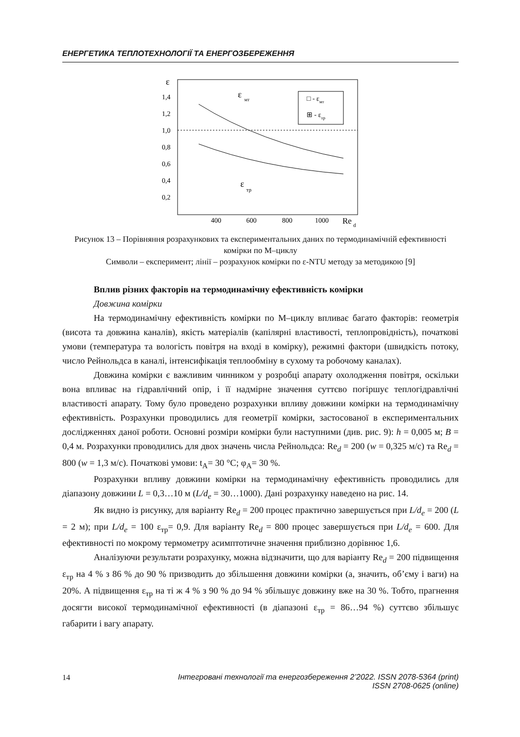ЕНЕРГЕТИКА ТЕПЛОТЕХНОЛОГІЇ ТА ЕНЕРГОЗБЕРЕЖЕННЯ
ε
1,4
1,2
1,0
0,8
0,6
0,4
0,2
400
600
800
1000
Re
d
ε
мт
ε
тр
□ - εмт
⊞ - εтр
Рисунок 13 – Порівняння розрахункових та експериментальних даних по термодинамічній ефективності комірки по М–циклу
Символи – експеримент; лінії – розрахунок комірки по ε-NTU методу за методикою [9]
Вплив різних факторів на термодинамічну ефективність комірки
Довжина комірки
На термодинамічну ефективність комірки по М–циклу впливає багато факторів: геометрія (висота та довжина каналів), якість матеріалів (капілярні властивості, теплопровідність), початкові умови (температура та вологість повітря на вході в комірку), режимні фактори (швидкість потоку, число Рейнольдса в каналі, інтенсифікація теплообміну в сухому та робочому каналах).
Довжина комірки є важливим чинником у розробці апарату охолодження повітря, оскільки вона впливає на гідравлічний опір, і її надмірне значення суттєво погіршує теплогідравлічні властивості апарату. Тому було проведено розрахунки впливу довжини комірки на термодинамічну ефективність. Розрахунки проводились для геометрії комірки, застосованої в експериментальних дослідженнях даної роботи. Основні розміри комірки були наступними (див. рис. 9): h = 0,005 м; B = 0,4 м. Розрахунки проводились для двох значень числа Рейнольдса: Re<sub>d</sub> = 200 (w = 0,325 м/с) та Re<sub>d</sub> = 800 (w = 1,3 м/с). Початкові умови: t<sub>A</sub>= 30 °С; φ<sub>A</sub>= 30 %.
Розрахунки впливу довжини комірки на термодинамічну ефективність проводились для діапазону довжини L = 0,3…10 м (L/d<sub>e</sub> = 30…1000). Дані розрахунку наведено на рис. 14.
Як видно із рисунку, для варіанту Re<sub>d</sub> = 200 процес практично завершується при L/d<sub>e</sub> = 200 (L = 2 м); при L/d<sub>e</sub> = 100 ε<sub>тр</sub>= 0,9. Для варіанту Re<sub>d</sub> = 800 процес завершується при L/d<sub>e</sub> = 600. Для ефективності по мокрому термометру асимптотичне значення приблизно дорівнює 1,6.
Аналізуючи результати розрахунку, можна відзначити, що для варіанту Re<sub>d</sub> = 200 підвищення ε<sub>тр</sub> на 4 % з 86 % до 90 % призводить до збільшення довжини комірки (а, значить, об’єму і ваги) на 20%. А підвищення ε<sub>тр</sub> на ті ж 4 % з 90 % до 94 % збільшує довжину вже на 30 %. Тобто, прагнення досягти високої термодинамічної ефективності (в діапазоні ε<sub>тр</sub> = 86…94 %) суттєво збільшує габарити і вагу апарату.
14
Інтегровані технології та енергозбереження 2’2022. ISSN 2078-5364 (print)
ISSN 2708-0625 (online)